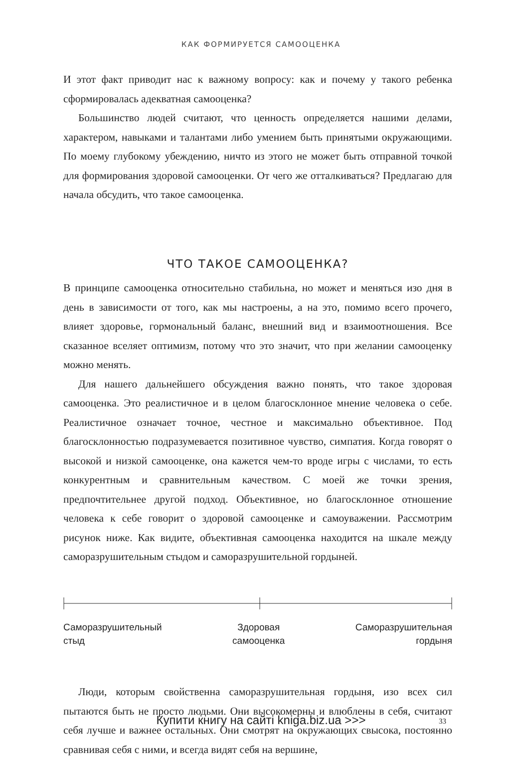КАК ФОРМИРУЕТСЯ САМООЦЕНКА
И этот факт приводит нас к важному вопросу: как и почему у такого ребенка сформировалась адекватная самооценка?
Большинство людей считают, что ценность определяется нашими делами, характером, навыками и талантами либо умением быть принятыми окружающими. По моему глубокому убеждению, ничто из этого не может быть отправной точкой для формирования здоровой самооценки. От чего же отталкиваться? Предлагаю для начала обсудить, что такое самооценка.
ЧТО ТАКОЕ САМООЦЕНКА?
В принципе самооценка относительно стабильна, но может и меняться изо дня в день в зависимости от того, как мы настроены, а на это, помимо всего прочего, влияет здоровье, гормональный баланс, внешний вид и взаимоотношения. Все сказанное вселяет оптимизм, потому что это значит, что при желании самооценку можно менять.
Для нашего дальнейшего обсуждения важно понять, что такое здоровая самооценка. Это реалистичное и в целом благосклонное мнение человека о себе. Реалистичное означает точное, честное и максимально объективное. Под благосклонностью подразумевается позитивное чувство, симпатия. Когда говорят о высокой и низкой самооценке, она кажется чем-то вроде игры с числами, то есть конкурентным и сравнительным качеством. С моей же точки зрения, предпочтительнее другой подход. Объективное, но благосклонное отношение человека к себе говорит о здоровой самооценке и самоуважении. Рассмотрим рисунок ниже. Как видите, объективная самооценка находится на шкале между саморазрушительным стыдом и саморазрушительной гордыней.
Саморазрушительный
стыд
Здоровая
самооценка
Саморазрушительная
гордыня
Люди, которым свойственна саморазрушительная гордыня, изо всех сил пытаются быть не просто людьми. Они высокомерны и влюблены в себя, считают себя лучше и важнее остальных. Они смотрят на окружающих свысока, постоянно сравнивая себя с ними, и всегда видят себя на вершине,
Купити книгу на сайті kniga.biz.ua >>> 33